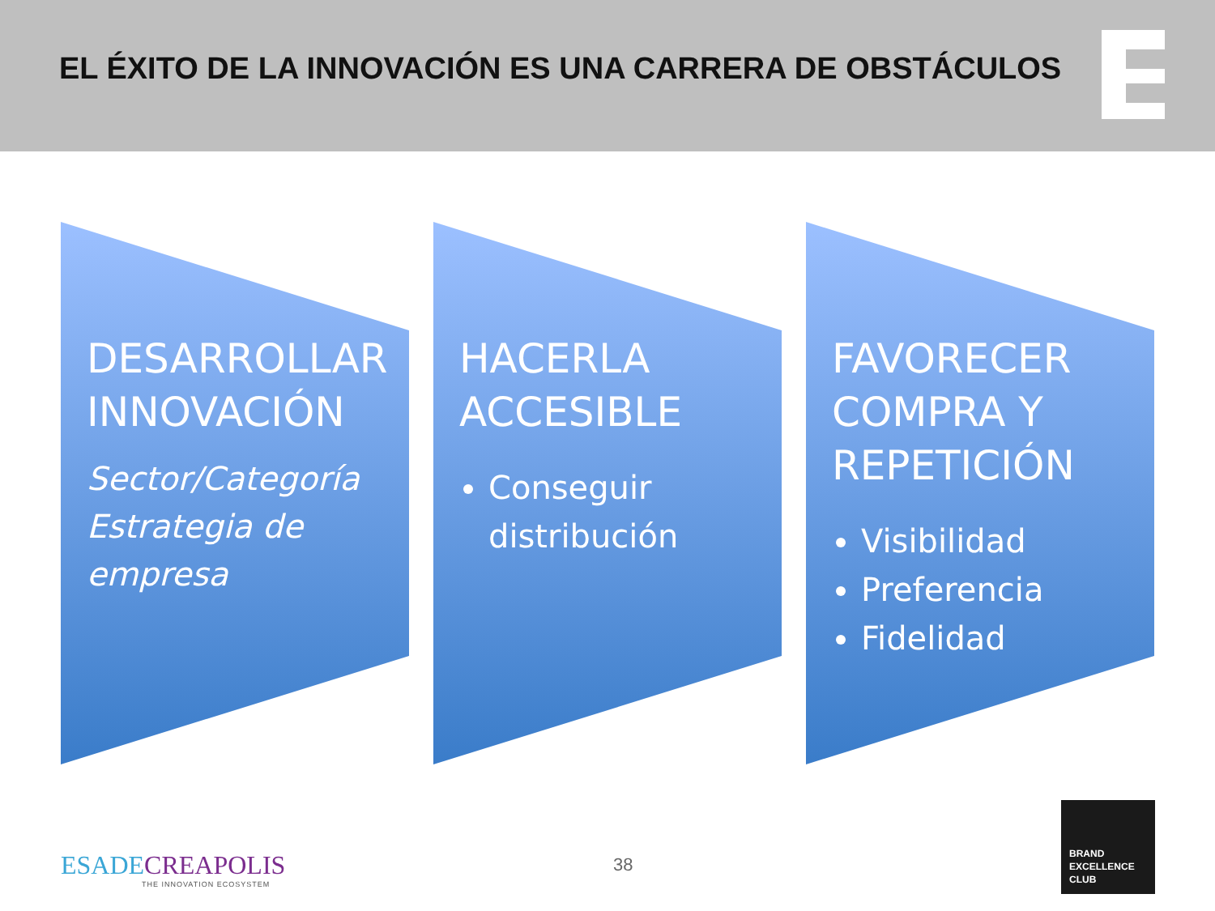EL ÉXITO DE LA INNOVACIÓN ES UNA CARRERA DE OBSTÁCULOS
DESARROLLAR INNOVACIÓN
Sector/Categoría
Estrategia de
empresa
HACERLA ACCESIBLE
Conseguir distribución
FAVORECER COMPRA Y REPETICIÓN
Visibilidad
Preferencia
Fidelidad
ESADECREAPOLIS
THE INNOVATION ECOSYSTEM
38
BRAND
EXCELLENCE
CLUB